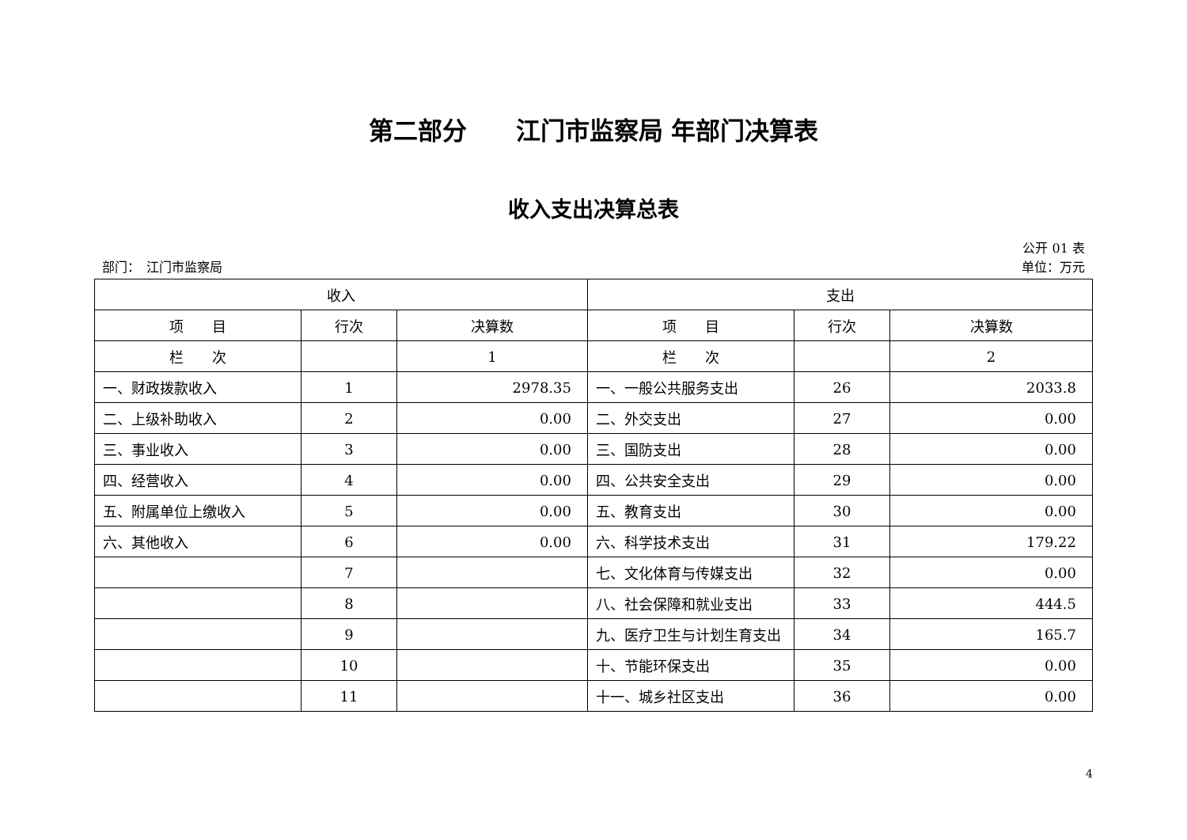第二部分　　江门市监察局 年部门决算表
收入支出决算总表
公开 01 表
部门：　江门市监察局 单位：万元
| 收入 | | | 支出 | | |
| --- | --- | --- | --- | --- | --- |
| 项 目 | 行次 | 决算数 | 项 目 | 行次 | 决算数 |
| 栏 次 | | 1 | 栏 次 | | 2 |
| 一、财政拨款收入 | 1 | 2978.35 | 一、一般公共服务支出 | 26 | 2033.8 |
| 二、上级补助收入 | 2 | 0.00 | 二、外交支出 | 27 | 0.00 |
| 三、事业收入 | 3 | 0.00 | 三、国防支出 | 28 | 0.00 |
| 四、经营收入 | 4 | 0.00 | 四、公共安全支出 | 29 | 0.00 |
| 五、附属单位上缴收入 | 5 | 0.00 | 五、教育支出 | 30 | 0.00 |
| 六、其他收入 | 6 | 0.00 | 六、科学技术支出 | 31 | 179.22 |
| | 7 | | 七、文化体育与传媒支出 | 32 | 0.00 |
| | 8 | | 八、社会保障和就业支出 | 33 | 444.5 |
| | 9 | | 九、医疗卫生与计划生育支出 | 34 | 165.7 |
| | 10 | | 十、节能环保支出 | 35 | 0.00 |
| | 11 | | 十一、城乡社区支出 | 36 | 0.00 |
4